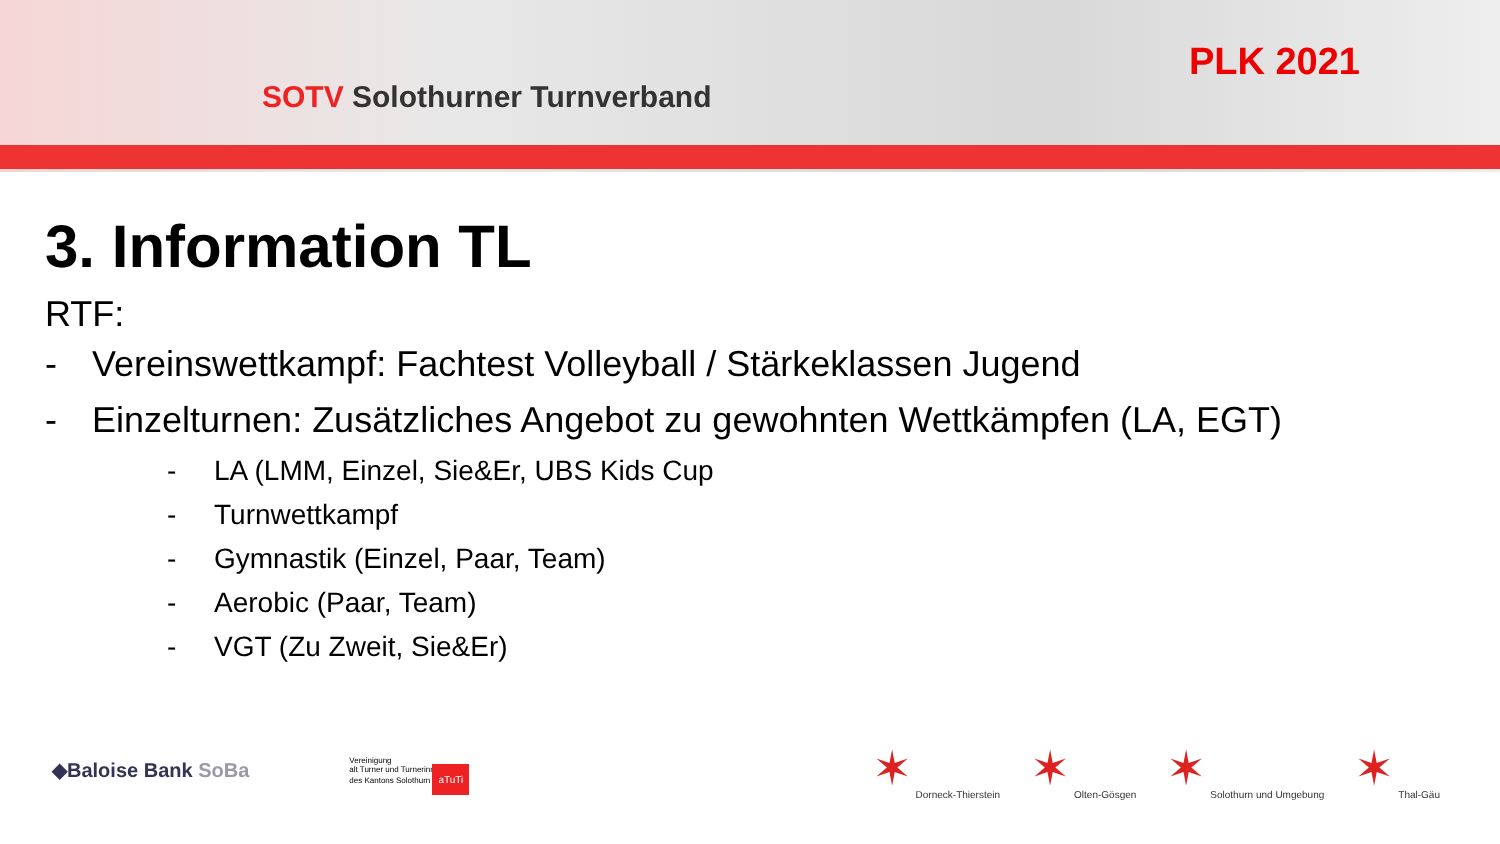SOTV Solothurner Turnverband
PLK 2021
3. Information TL
RTF:
- Vereinswettkampf: Fachtest Volleyball / Stärkeklassen Jugend
- Einzelturnen: Zusätzliches Angebot zu gewohnten Wettkämpfen (LA, EGT)
- LA (LMM, Einzel, Sie&Er, UBS Kids Cup
- Turnwettkampf
- Gymnastik (Einzel, Paar, Team)
- Aerobic (Paar, Team)
- VGT (Zu Zweit, Sie&Er)
◆Baloise Bank SoBa
Vereinigung
alt Turner und Turnerinnen
des Kantons Solothurn aTuTi
✶
Dorneck-Thierstein
✶
Olten-Gösgen
✶
Solothurn und Umgebung
✶
Thal-Gäu